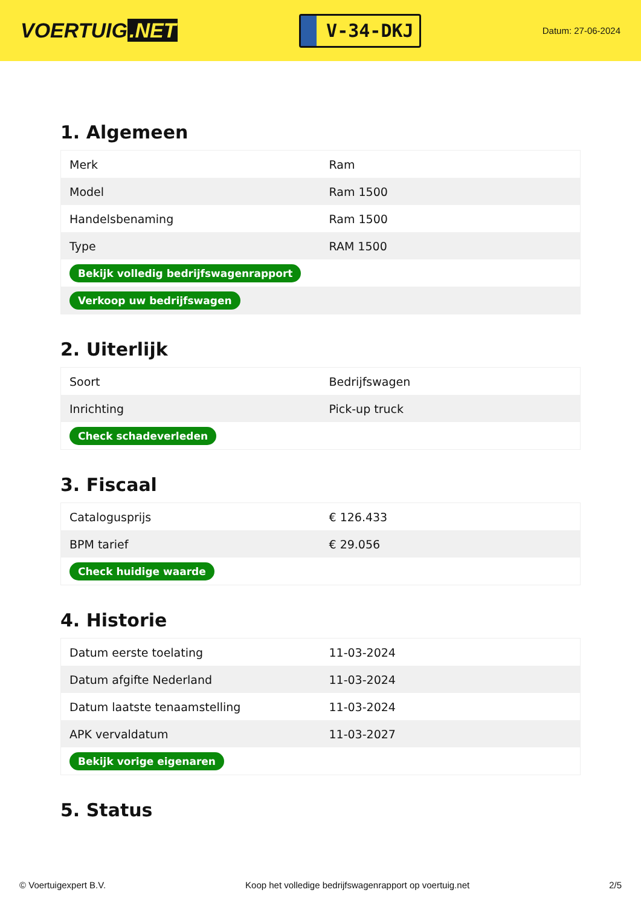VOERTUIG.NET
V-34-DKJ
Datum: 27-06-2024
1. Algemeen
| Merk | Ram |
| Model | Ram 1500 |
| Handelsbenaming | Ram 1500 |
| Type | RAM 1500 |
| Bekijk volledig bedrijfswagenrapport | |
| Verkoop uw bedrijfswagen | |
2. Uiterlijk
| Soort | Bedrijfswagen |
| Inrichting | Pick-up truck |
| Check schadeverleden | |
3. Fiscaal
| Catalogusprijs | € 126.433 |
| BPM tarief | € 29.056 |
| Check huidige waarde | |
4. Historie
| Datum eerste toelating | 11-03-2024 |
| Datum afgifte Nederland | 11-03-2024 |
| Datum laatste tenaamstelling | 11-03-2024 |
| APK vervaldatum | 11-03-2027 |
| Bekijk vorige eigenaren | |
5. Status
© Voertuigexpert B.V. Koop het volledige bedrijfswagenrapport op voertuig.net 2/5